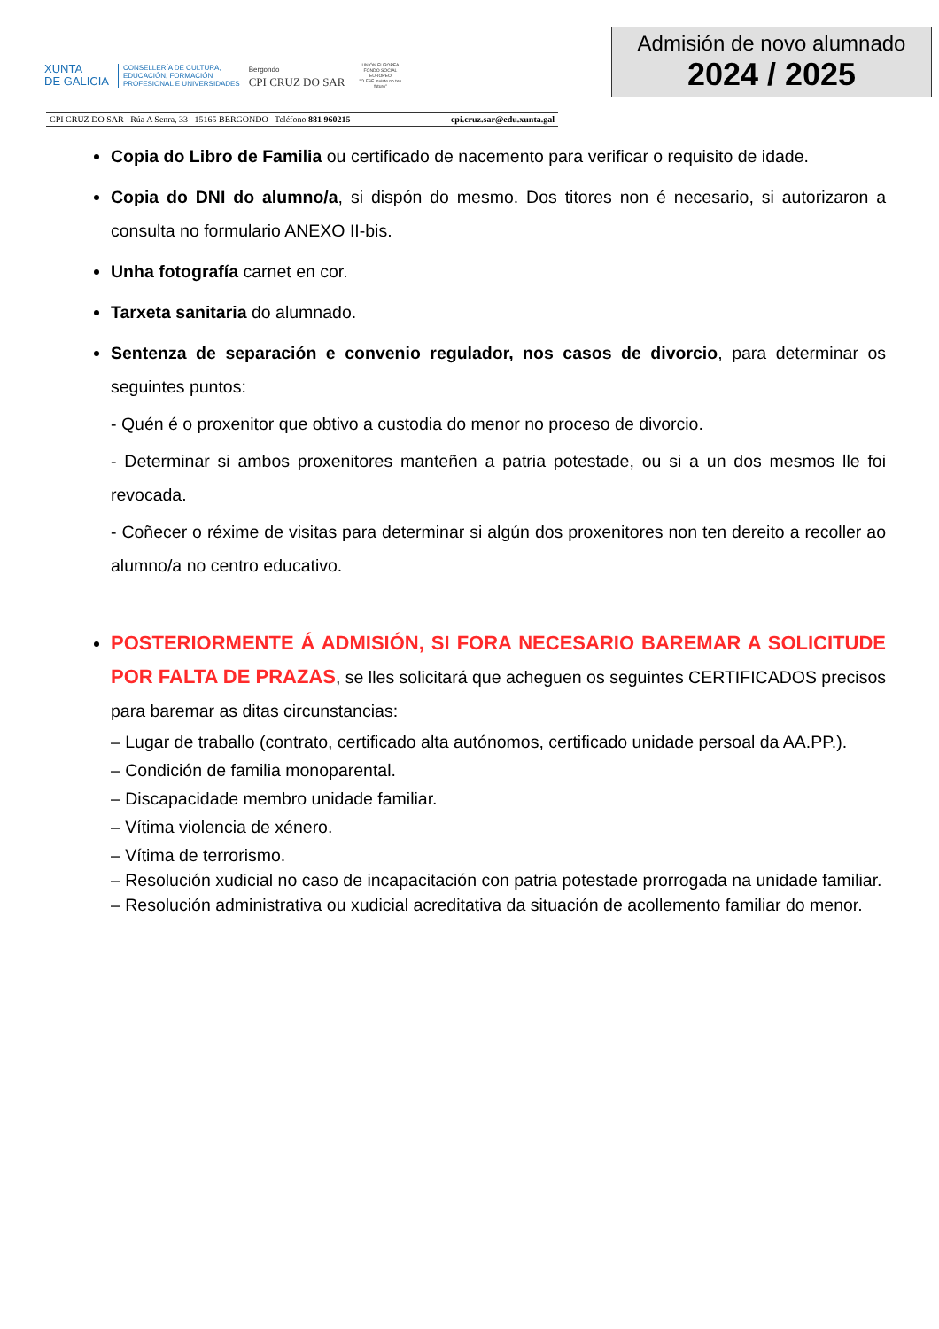XUNTA
DE GALICIA
CONSELLERÍA DE CULTURA,
EDUCACIÓN, FORMACIÓN
PROFESIONAL E UNIVERSIDADES
Bergondo
CPI CRUZ DO SAR
UNIÓN EUROPEA
FONDO SOCIAL EUROPEO
"O FSE inviste no teu futuro"
Admisión de novo alumnado
2024 / 2025
CPI CRUZ DO SAR Rúa A Senra, 33 15165 BERGONDO Teléfono 881 960215 cpi.cruz.sar@edu.xunta.gal
Copia do Libro de Familia ou certificado de nacemento para verificar o requisito de idade.
Copia do DNI do alumno/a, si dispón do mesmo. Dos titores non é necesario, si autorizaron a consulta no formulario ANEXO II-bis.
Unha fotografía carnet en cor.
Tarxeta sanitaria do alumnado.
Sentenza de separación e convenio regulador, nos casos de divorcio, para determinar os seguintes puntos:
- Quén é o proxenitor que obtivo a custodia do menor no proceso de divorcio.
- Determinar si ambos proxenitores manteñen a patria potestade, ou si a un dos mesmos lle foi revocada.
- Coñecer o réxime de visitas para determinar si algún dos proxenitores non ten dereito a recoller ao alumno/a no centro educativo.
POSTERIORMENTE Á ADMISIÓN, SI FORA NECESARIO BAREMAR A SOLICITUDE POR FALTA DE PRAZAS, se lles solicitará que acheguen os seguintes CERTIFICADOS precisos para baremar as ditas circunstancias:
– Lugar de traballo (contrato, certificado alta autónomos, certificado unidade persoal da AA.PP.).
– Condición de familia monoparental.
– Discapacidade membro unidade familiar.
– Vítima violencia de xénero.
– Vítima de terrorismo.
– Resolución xudicial no caso de incapacitación con patria potestade prorrogada na unidade familiar.
– Resolución administrativa ou xudicial acreditativa da situación de acollemento familiar do menor.